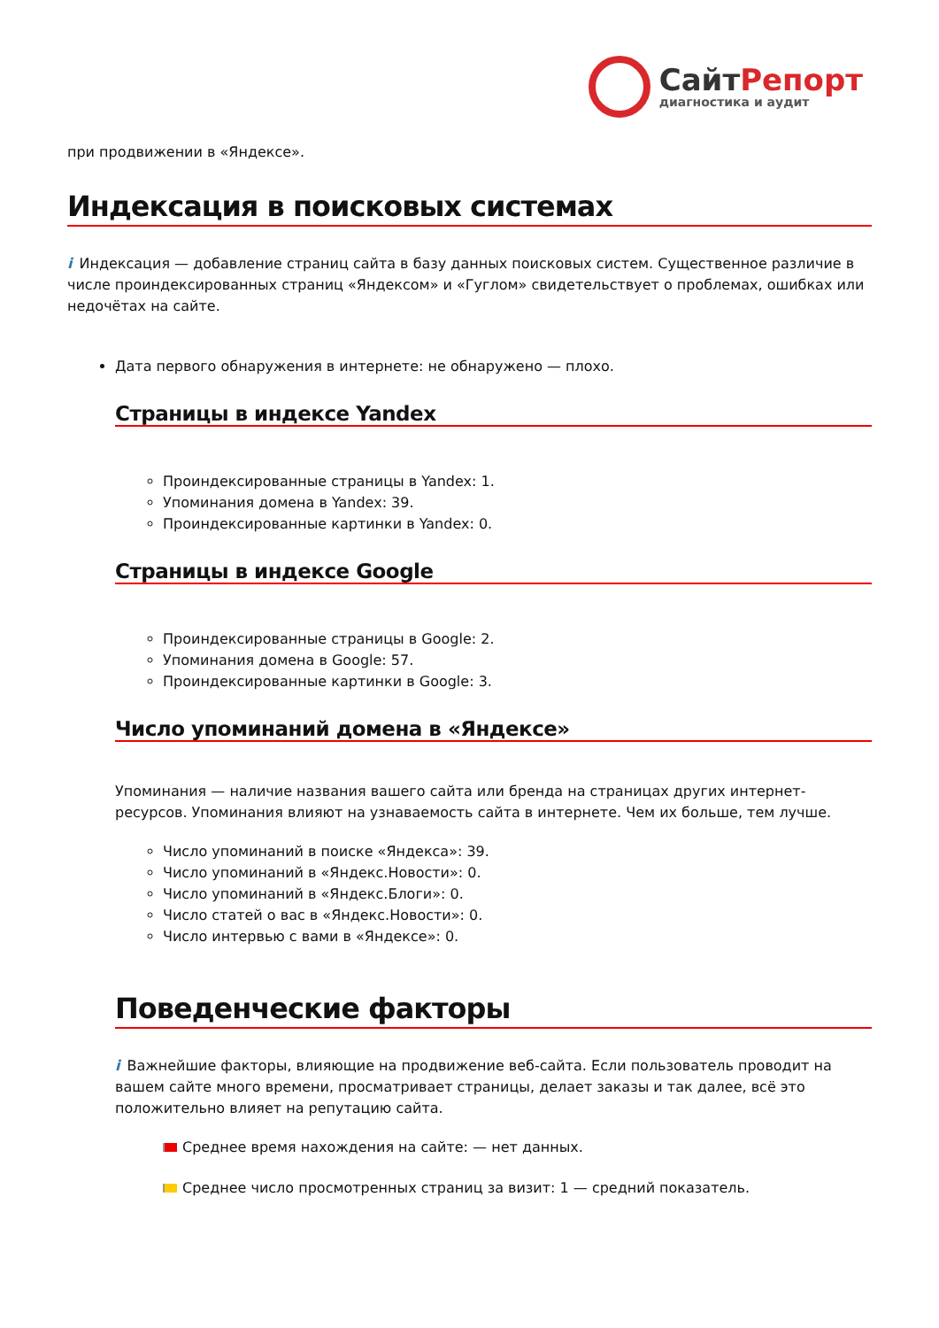СайтРепорт
диагностика и аудит
при продвижении в «Яндексе».
Индексация в поисковых системах
i Индексация — добавление страниц сайта в базу данных поисковых систем. Существенное различие в числе проиндексированных страниц «Яндексом» и «Гуглом» свидетельствует о проблемах, ошибках или недочётах на сайте.
Дата первого обнаружения в интернете: не обнаружено — плохо.
Страницы в индексе Yandex
Проиндексированные страницы в Yandex: 1.
Упоминания домена в Yandex: 39.
Проиндексированные картинки в Yandex: 0.
Страницы в индексе Google
Проиндексированные страницы в Google: 2.
Упоминания домена в Google: 57.
Проиндексированные картинки в Google: 3.
Число упоминаний домена в «Яндексе»
Упоминания — наличие названия вашего сайта или бренда на страницах других интернет-ресурсов. Упоминания влияют на узнаваемость сайта в интернете. Чем их больше, тем лучше.
Число упоминаний в поиске «Яндекса»: 39.
Число упоминаний в «Яндекс.Новости»: 0.
Число упоминаний в «Яндекс.Блоги»: 0.
Число статей о вас в «Яндекс.Новости»: 0.
Число интервью с вами в «Яндексе»: 0.
Поведенческие факторы
i Важнейшие факторы, влияющие на продвижение веб-сайта. Если пользователь проводит на вашем сайте много времени, просматривает страницы, делает заказы и так далее, всё это положительно влияет на репутацию сайта.
Среднее время нахождения на сайте: — нет данных.
Среднее число просмотренных страниц за визит: 1 — средний показатель.